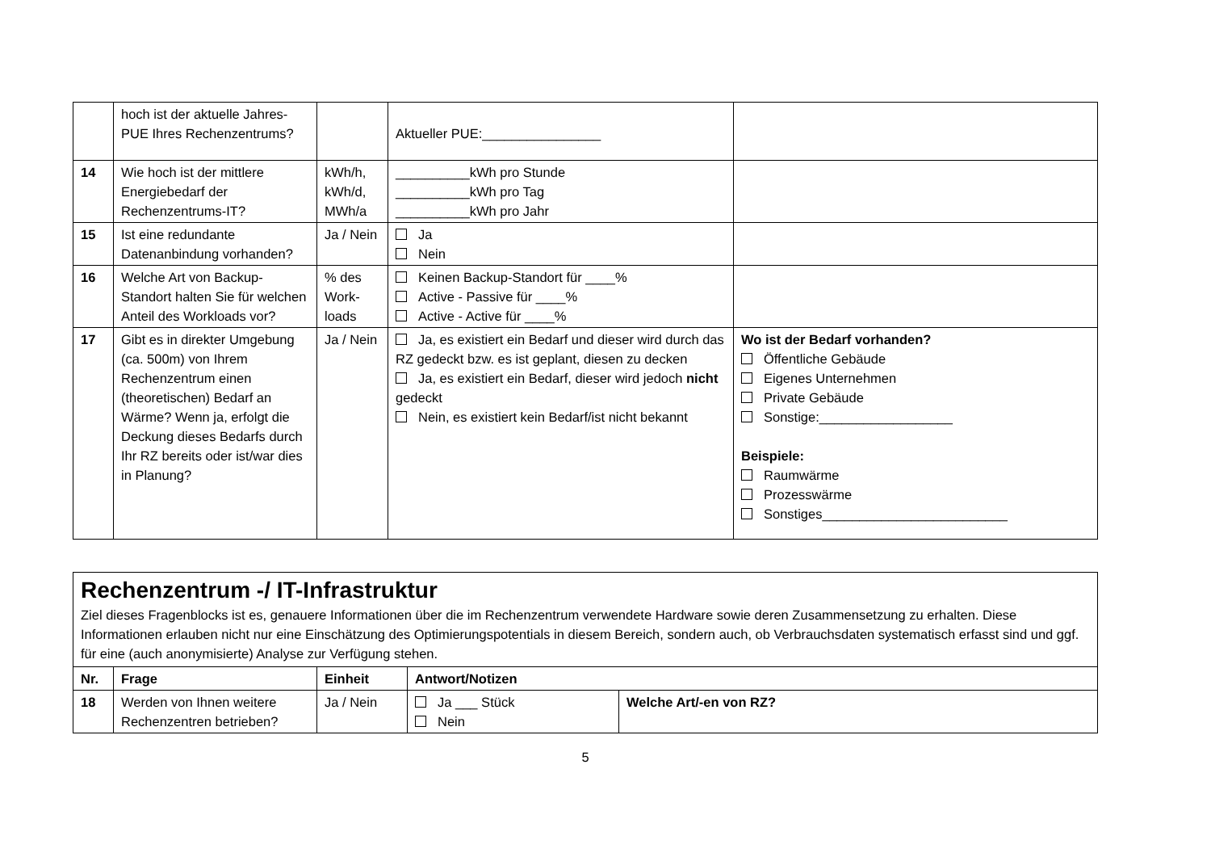| | hoch ist der aktuelle Jahres-PUE Ihres Rechenzentrums? | | Aktueller PUE:________________ | |
| 14 | Wie hoch ist der mittlere Energiebedarf der Rechenzentrums-IT? | kWh/h, kWh/d, MWh/a | __________kWh pro Stunde __________kWh pro Tag __________kWh pro Jahr | |
| 15 | Ist eine redundante Datenanbindung vorhanden? | Ja / Nein | Ja Nein | |
| 16 | Welche Art von Backup-Standort halten Sie für welchen Anteil des Workloads vor? | % des Work-loads | Keinen Backup-Standort für ____% Active - Passive für ____% Active - Active für ____% | |
| 17 | Gibt es in direkter Umgebung (ca. 500m) von Ihrem Rechenzentrum einen (theoretischen) Bedarf an Wärme? Wenn ja, erfolgt die Deckung dieses Bedarfs durch Ihr RZ bereits oder ist/war dies in Planung? | Ja / Nein | Ja, es existiert ein Bedarf und dieser wird durch das RZ gedeckt bzw. es ist geplant, diesen zu decken Ja, es existiert ein Bedarf, dieser wird jedoch nicht gedeckt Nein, es existiert kein Bedarf/ist nicht bekannt | Wo ist der Bedarf vorhanden? Öffentliche Gebäude Eigenes Unternehmen Private Gebäude Sonstige:__________________ Beispiele: Raumwärme Prozesswärme Sonstiges_________________________ |
Rechenzentrum -/ IT-Infrastruktur
Ziel dieses Fragenblocks ist es, genauere Informationen über die im Rechenzentrum verwendete Hardware sowie deren Zusammensetzung zu erhalten. Diese Informationen erlauben nicht nur eine Einschätzung des Optimierungspotentials in diesem Bereich, sondern auch, ob Verbrauchsdaten systematisch erfasst sind und ggf. für eine (auch anonymisierte) Analyse zur Verfügung stehen.
| Nr. | Frage | Einheit | Antwort/Notizen | |
| --- | --- | --- | --- | --- |
| 18 | Werden von Ihnen weitere Rechenzentren betrieben? | Ja / Nein | Ja ___ Stück Nein | Welche Art/-en von RZ? |
5